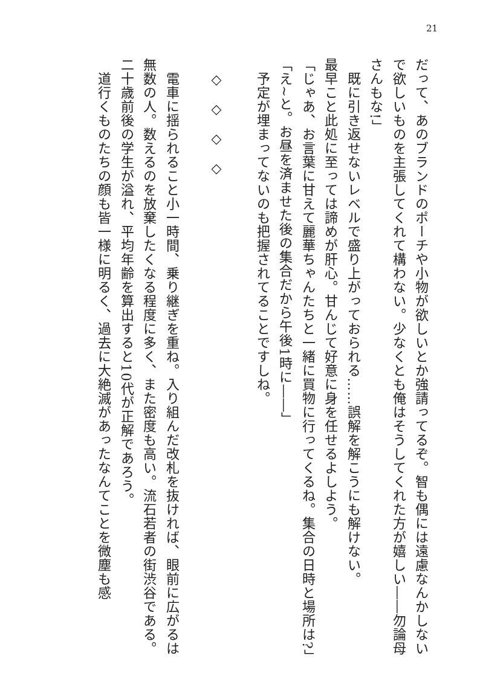21
だって、あのブランドのポーチや小物が欲しいとか強請ってるぞ。智も偶には遠慮なんかしないで欲しいものを主張してくれて構わない。少なくとも俺はそうしてくれた方が嬉しい――勿論母さんもな!」
　既に引き返せないレベルで盛り上がっておられる……誤解を解こうにも解けない。
最早こと此処に至っては諦めが肝心。甘んじて好意に身を任せるよしよう。
「じゃあ、お言葉に甘えて麗華ちゃんたちと一緒に買物に行ってくるね。集合の日時と場所は?」
「え~と。お昼を済ませた後の集合だから午後1時に――」
　予定が埋まってないのも把握されてることですしね。
　
　◇　◇　◇　◇
　
　電車に揺られること小一時間、乗り継ぎを重ね。入り組んだ改札を抜ければ、眼前に広がるは無数の人。数えるのを放棄したくなる程度に多く、また密度も高い。流石若者の街渋谷である。二十歳前後の学生が溢れ、平均年齢を算出すると10代が正解であろう。
　道行くものたちの顔も皆一様に明るく、過去に大絶滅があったなんてことを微塵も感